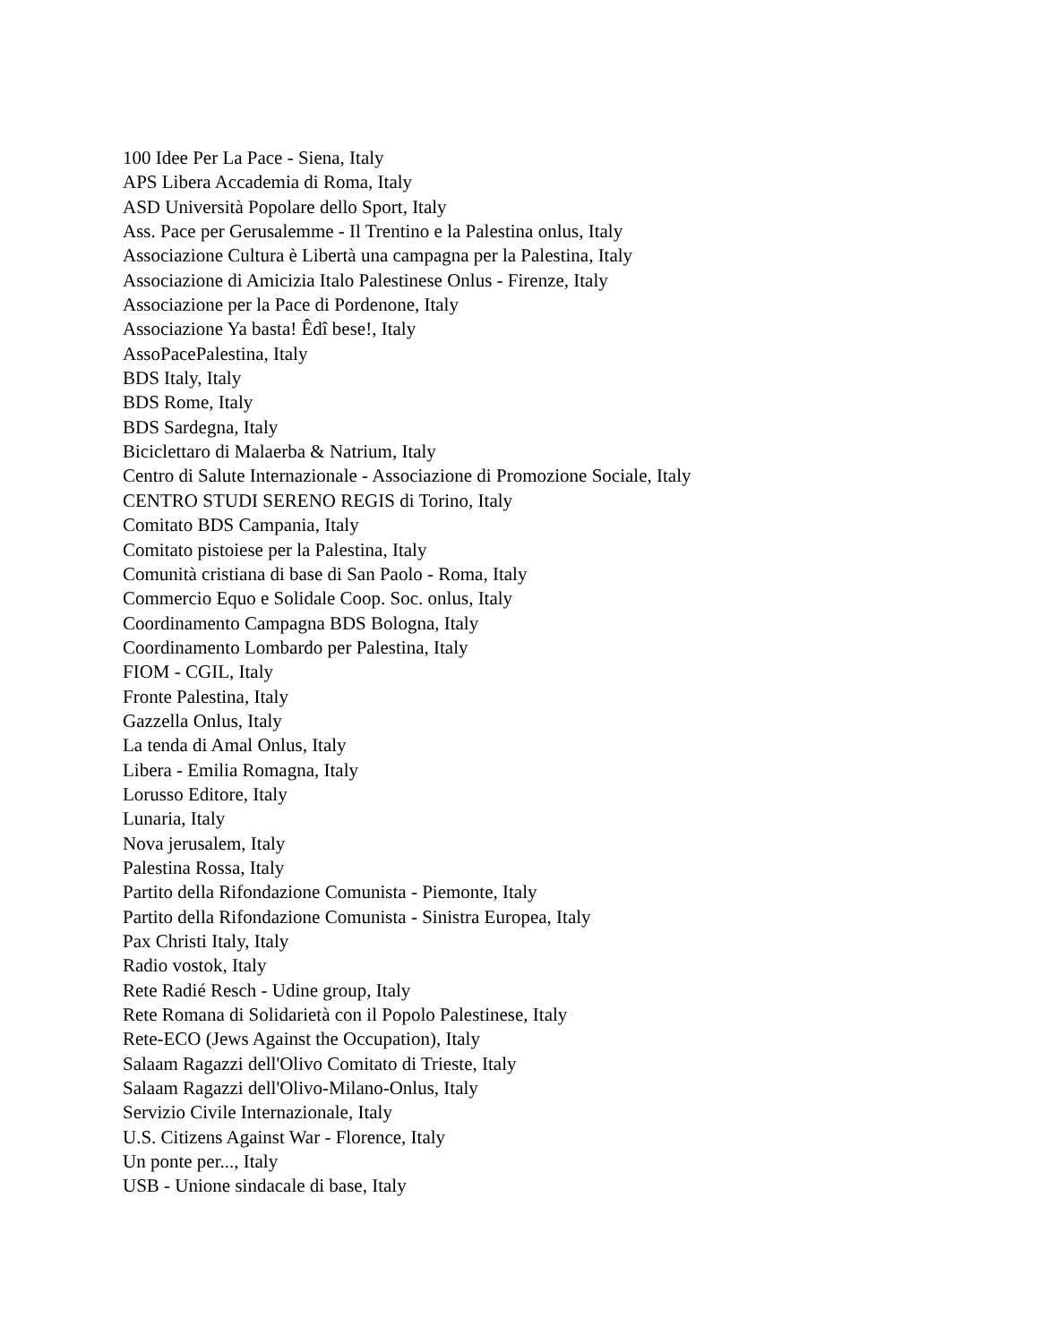100 Idee Per La Pace - Siena, Italy
APS Libera Accademia di Roma, Italy
ASD Università Popolare dello Sport, Italy
Ass. Pace per Gerusalemme - Il Trentino e la Palestina onlus, Italy
Associazione Cultura è Libertà una campagna per la Palestina, Italy
Associazione di Amicizia Italo Palestinese Onlus - Firenze, Italy
Associazione per la Pace di Pordenone, Italy
Associazione Ya basta! Êdî bese!, Italy
AssoPacePalestina, Italy
BDS Italy, Italy
BDS Rome, Italy
BDS Sardegna, Italy
Biciclettaro di Malaerba & Natrium, Italy
Centro di Salute Internazionale - Associazione di Promozione Sociale, Italy
CENTRO STUDI SERENO REGIS di Torino, Italy
Comitato BDS Campania, Italy
Comitato pistoiese per la Palestina, Italy
Comunità cristiana di base di San Paolo - Roma, Italy
Commercio Equo e Solidale Coop. Soc. onlus, Italy
Coordinamento Campagna BDS Bologna, Italy
Coordinamento Lombardo per Palestina, Italy
FIOM - CGIL, Italy
Fronte Palestina, Italy
Gazzella Onlus, Italy
La tenda di Amal Onlus, Italy
Libera - Emilia Romagna, Italy
Lorusso Editore, Italy
Lunaria, Italy
Nova jerusalem, Italy
Palestina Rossa, Italy
Partito della Rifondazione Comunista - Piemonte, Italy
Partito della Rifondazione Comunista - Sinistra Europea, Italy
Pax Christi Italy, Italy
Radio vostok, Italy
Rete Radié Resch - Udine group, Italy
Rete Romana di Solidarietà con il Popolo Palestinese, Italy
Rete-ECO (Jews Against the Occupation), Italy
Salaam Ragazzi dell'Olivo Comitato di Trieste, Italy
Salaam Ragazzi dell'Olivo-Milano-Onlus, Italy
Servizio Civile Internazionale, Italy
U.S. Citizens Against War - Florence, Italy
Un ponte per..., Italy
USB - Unione sindacale di base, Italy